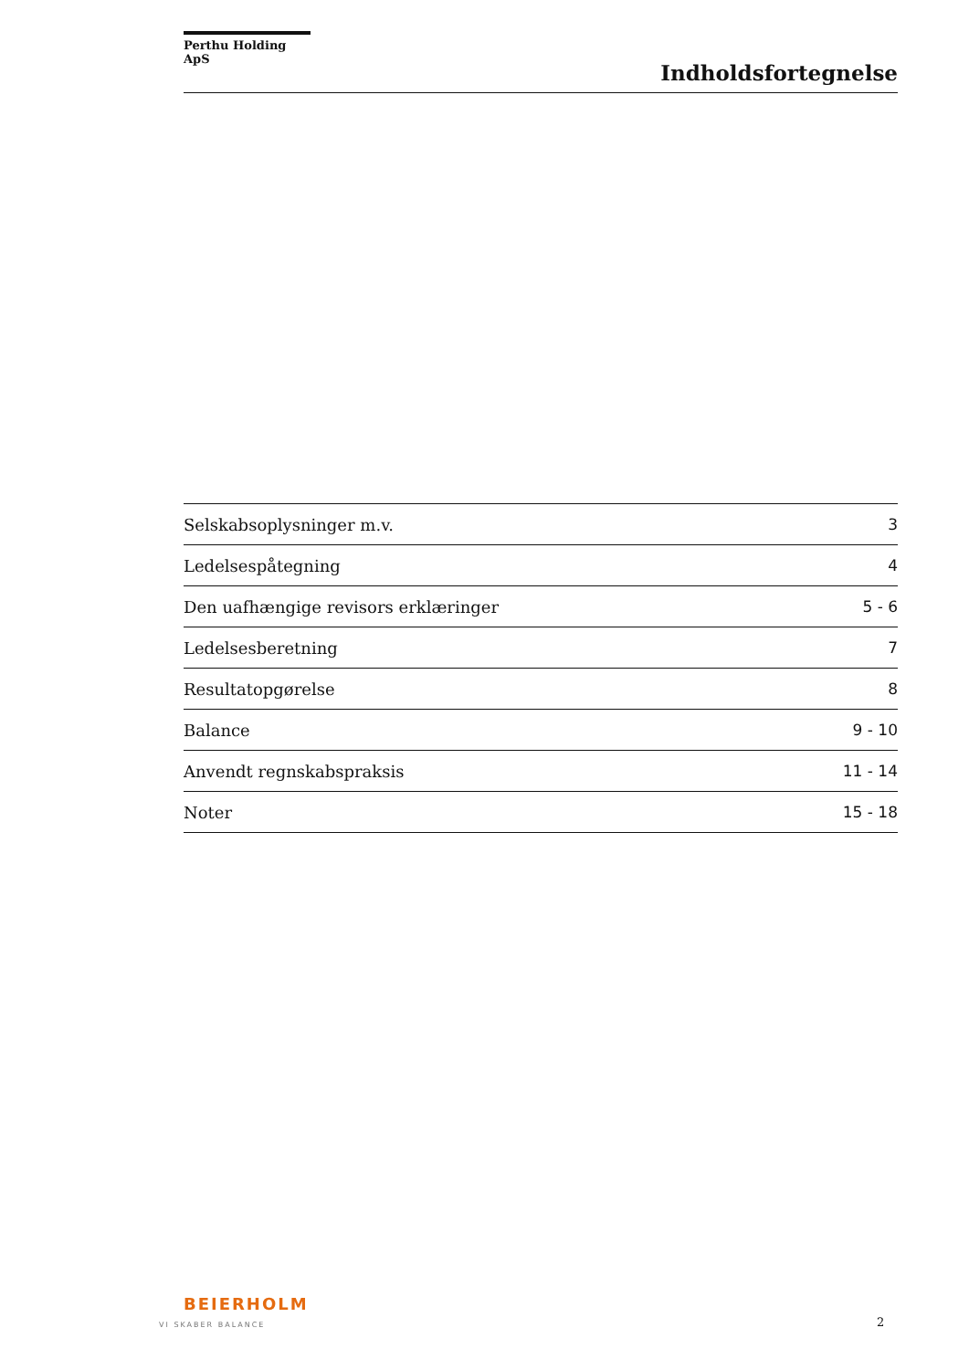Perthu Holding ApS
Indholdsfortegnelse
| Selskabsoplysninger m.v. | 3 |
| Ledelsespåtegning | 4 |
| Den uafhængige revisors erklæringer | 5 - 6 |
| Ledelsesberetning | 7 |
| Resultatopgørelse | 8 |
| Balance | 9 - 10 |
| Anvendt regnskabspraksis | 11 - 14 |
| Noter | 15 - 18 |
BEIERHOLM
VI SKABER BALANCE
2